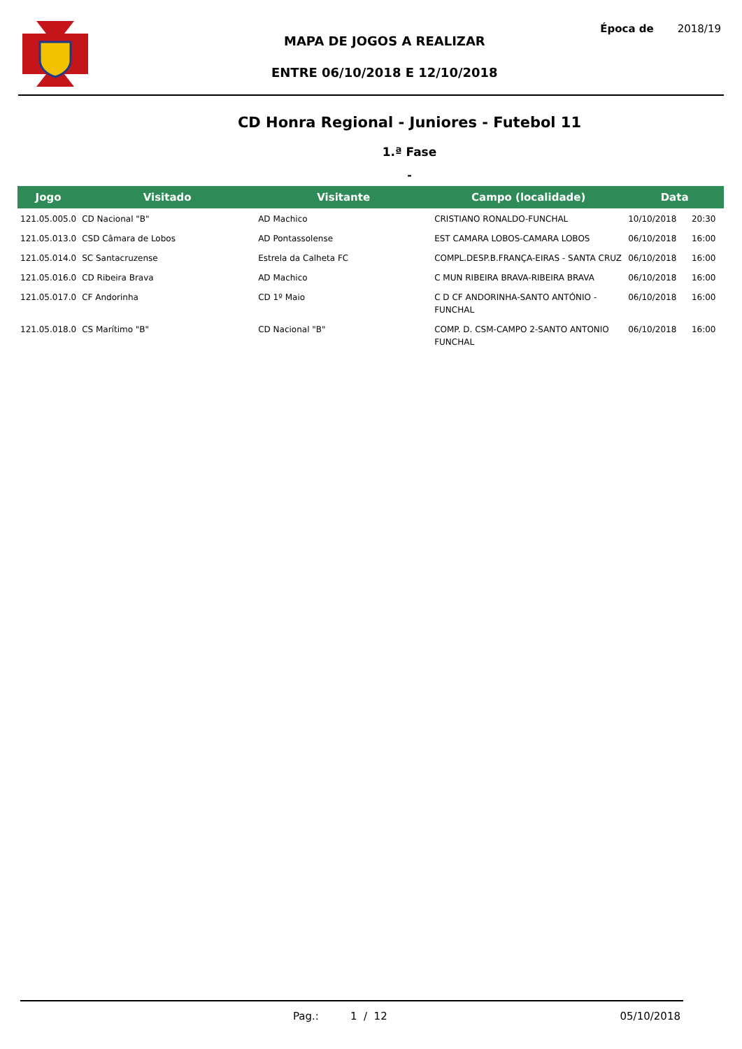MAPA DE JOGOS A REALIZAR
ENTRE 06/10/2018 E 12/10/2018
Época de 2018/19
CD Honra Regional - Juniores - Futebol 11
1.ª Fase
-
| Jogo | Visitado | Visitante | Campo (localidade) | Data | |
| --- | --- | --- | --- | --- | --- |
| 121.05.005.0 | CD Nacional "B" | AD Machico | CRISTIANO RONALDO-FUNCHAL | 10/10/2018 | 20:30 |
| 121.05.013.0 | CSD Câmara de Lobos | AD Pontassolense | EST CAMARA LOBOS-CAMARA LOBOS | 06/10/2018 | 16:00 |
| 121.05.014.0 | SC Santacruzense | Estrela da Calheta FC | COMPL.DESP.B.FRANÇA-EIRAS - SANTA CRUZ | 06/10/2018 | 16:00 |
| 121.05.016.0 | CD Ribeira Brava | AD Machico | C MUN RIBEIRA BRAVA-RIBEIRA BRAVA | 06/10/2018 | 16:00 |
| 121.05.017.0 | CF Andorinha | CD 1º Maio | C D CF ANDORINHA-SANTO ANTÓNIO - FUNCHAL | 06/10/2018 | 16:00 |
| 121.05.018.0 | CS Marítimo "B" | CD Nacional "B" | COMP. D. CSM-CAMPO 2-SANTO ANTONIO FUNCHAL | 06/10/2018 | 16:00 |
Pag.: 1 / 12 05/10/2018